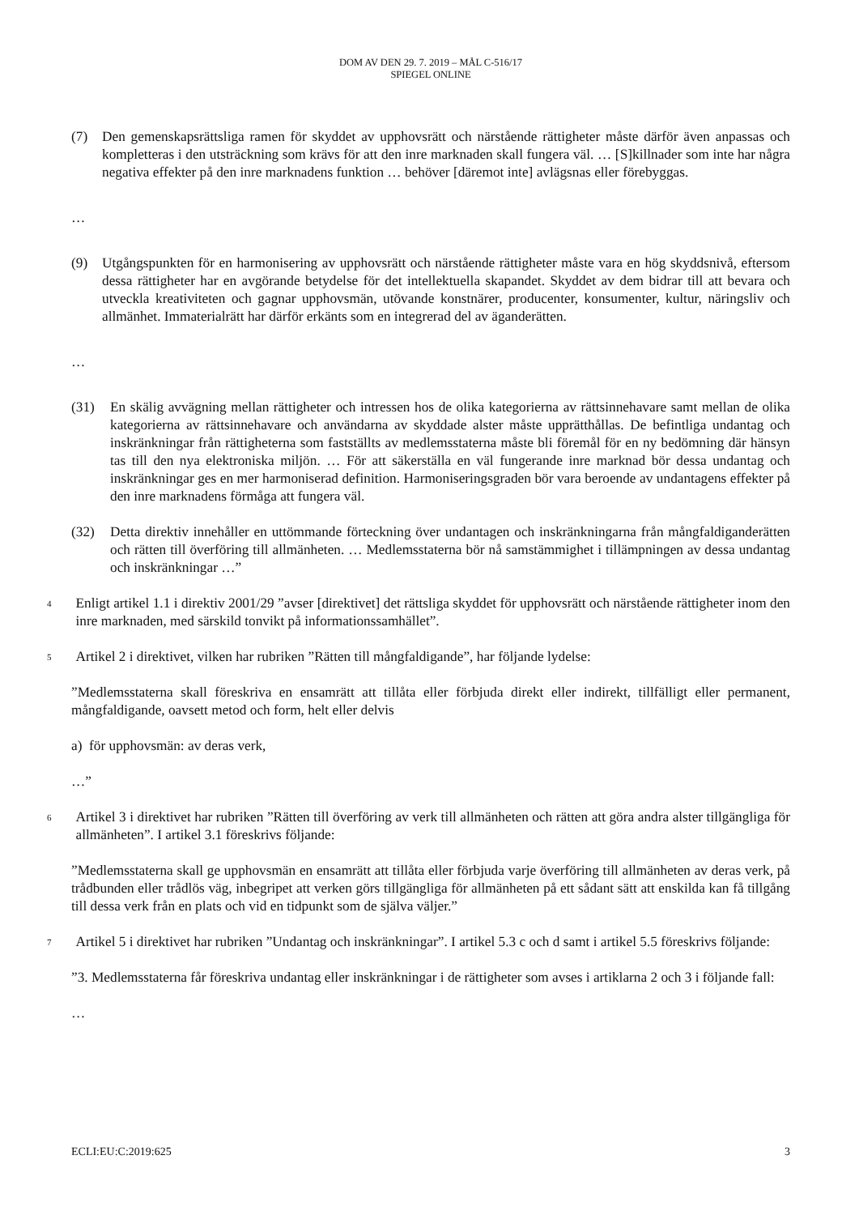DOM AV DEN 29. 7. 2019 – MÅL C-516/17
SPIEGEL ONLINE
(7) Den gemenskapsrättsliga ramen för skyddet av upphovsrätt och närstående rättigheter måste därför även anpassas och kompletteras i den utsträckning som krävs för att den inre marknaden skall fungera väl. … [S]killnader som inte har några negativa effekter på den inre marknadens funktion … behöver [däremot inte] avlägsnas eller förebyggas.
…
(9) Utgångspunkten för en harmonisering av upphovsrätt och närstående rättigheter måste vara en hög skyddsnivå, eftersom dessa rättigheter har en avgörande betydelse för det intellektuella skapandet. Skyddet av dem bidrar till att bevara och utveckla kreativiteten och gagnar upphovsmän, utövande konstnärer, producenter, konsumenter, kultur, näringsliv och allmänhet. Immaterialrätt har därför erkänts som en integrerad del av äganderätten.
…
(31) En skälig avvägning mellan rättigheter och intressen hos de olika kategorierna av rättsinnehavare samt mellan de olika kategorierna av rättsinnehavare och användarna av skyddade alster måste upprätthållas. De befintliga undantag och inskränkningar från rättigheterna som fastställts av medlemsstaterna måste bli föremål för en ny bedömning där hänsyn tas till den nya elektroniska miljön. … För att säkerställa en väl fungerande inre marknad bör dessa undantag och inskränkningar ges en mer harmoniserad definition. Harmoniseringsgraden bör vara beroende av undantagens effekter på den inre marknadens förmåga att fungera väl.
(32) Detta direktiv innehåller en uttömmande förteckning över undantagen och inskränkningarna från mångfaldiganderätten och rätten till överföring till allmänheten. … Medlemsstaterna bör nå samstämmighet i tillämpningen av dessa undantag och inskränkningar …”
4 Enligt artikel 1.1 i direktiv 2001/29 ”avser [direktivet] det rättsliga skyddet för upphovsrätt och närstående rättigheter inom den inre marknaden, med särskild tonvikt på informationssamhället”.
5 Artikel 2 i direktivet, vilken har rubriken ”Rätten till mångfaldigande”, har följande lydelse:
”Medlemsstaterna skall föreskriva en ensamrätt att tillåta eller förbjuda direkt eller indirekt, tillfälligt eller permanent, mångfaldigande, oavsett metod och form, helt eller delvis
a) för upphovsmän: av deras verk,
…”
6 Artikel 3 i direktivet har rubriken ”Rätten till överföring av verk till allmänheten och rätten att göra andra alster tillgängliga för allmänheten”. I artikel 3.1 föreskrivs följande:
”Medlemsstaterna skall ge upphovsmän en ensamrätt att tillåta eller förbjuda varje överföring till allmänheten av deras verk, på trådbunden eller trådlös väg, inbegripet att verken görs tillgängliga för allmänheten på ett sådant sätt att enskilda kan få tillgång till dessa verk från en plats och vid en tidpunkt som de själva väljer.”
7 Artikel 5 i direktivet har rubriken ”Undantag och inskränkningar”. I artikel 5.3 c och d samt i artikel 5.5 föreskrivs följande:
”3. Medlemsstaterna får föreskriva undantag eller inskränkningar i de rättigheter som avses i artiklarna 2 och 3 i följande fall:
…
ECLI:EU:C:2019:625 3